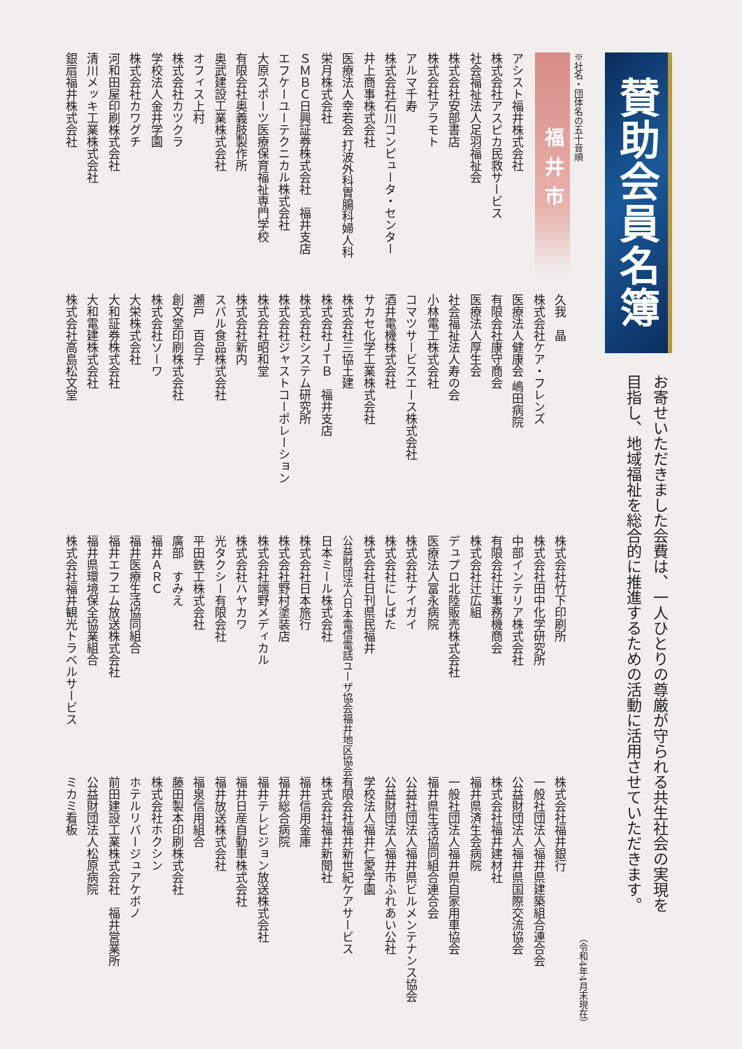賛助会員名簿
お寄せいただきました会費は、一人ひとりの尊厳が守られる共生社会の実現を
目指し、地域福祉を総合的に推進するための活動に活用させていただきます。
※社名・団体名の五十音順
（令和4年4月末現在）
福井市
アシスト福井株式会社
株式会社アスピカ民救サービス
社会福祉法人足羽福祉会
株式会社安部書店
株式会社アラモト
アルマ千寿
株式会社石川コンピュータ・センター
井上商事株式会社
医療法人幸若会 打波外科胃腸科婦人科
栄月株式会社
ＳＭＢＣ日興証券株式会社　福井支店
エフケーユーテクニカル株式会社
大原スポーツ医療保育福祉専門学校
有限会社奥義肢製作所
奥武建設工業株式会社
オフィス上村
株式会社カツクラ
学校法人金井学園
株式会社カワグチ
河和田屋印刷株式会社
清川メッキ工業株式会社
銀扇福井株式会社
久我　晶
株式会社ケア・フレンズ
医療法人健康会 嶋田病院
有限会社康守商会
医療法人厚生会
社会福祉法人寿の会
小林電工株式会社
コマツサービスエース株式会社
酒井電機株式会社
サカセ化学工業株式会社
株式会社三協土建
株式会社ＪＴＢ　福井支店
株式会社システム研究所
株式会社ジャストコーポレーション
株式会社昭和堂
株式会社新内
スバル食品株式会社
瀬戸　百合子
創文堂印刷株式会社
株式会社ソーワ
大栄株式会社
大和証券株式会社
大和電建株式会社
株式会社高島松文堂
株式会社竹下印刷所
株式会社田中化学研究所
中部インテリア株式会社
有限会社辻事務機商会
株式会社辻広組
デュプロ北陸販売株式会社
医療法人冨永病院
株式会社ナイガイ
株式会社にしばた
株式会社日刊県民福井
公益財団法人日本電信電話ユーザ協会福井地区協会
日本ミール株式会社
株式会社日本旅行
株式会社野村塗装店
株式会社端野メディカル
株式会社ハヤカワ
光タクシー有限会社
平田鉄工株式会社
廣部　すみえ
福井ＡＲＣ
福井医療生活協同組合
福井エフエム放送株式会社
福井県環境保全協業組合
株式会社福井観光トラベルサービス
株式会社福井銀行
一般社団法人福井県建築組合連合会
公益財団法人福井県国際交流協会
株式会社福井建材社
福井県済生会病院
一般社団法人福井県自家用車協会
福井県生活協同組合連合会
公益社団法人福井県ビルメンテナンス協会
公益財団法人福井市ふれあい公社
学校法人福井仁愛学園
有限会社福井新世紀ケアサービス
株式会社福井新聞社
福井信用金庫
福井総合病院
福井テレビジョン放送株式会社
福井日産自動車株式会社
福井放送株式会社
福泉信用組合
藤田製本印刷株式会社
株式会社ホクシン
ホテルリバージュアケボノ
前田建設工業株式会社　福井営業所
公益財団法人松原病院
ミカミ看板